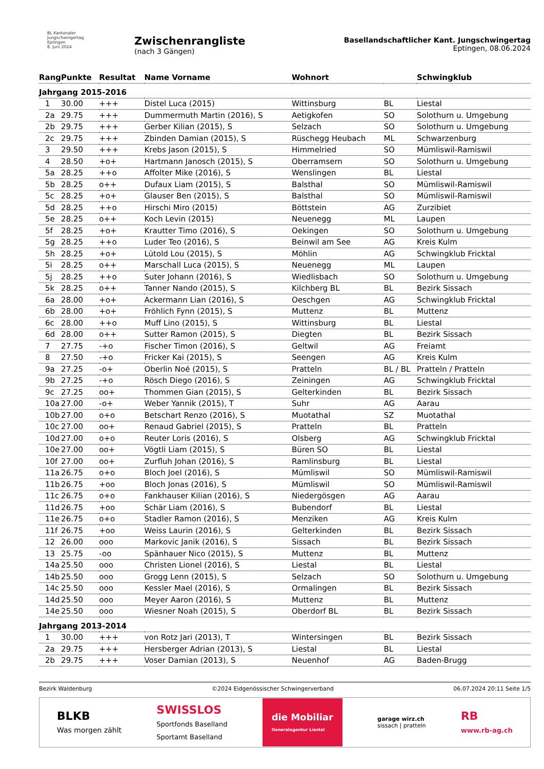BL Kantonaler
Jungschwingertag
Eptingen
8. Juni 2024
Zwischenrangliste
(nach 3 Gängen)
Basellandschaftlicher Kant. Jungschwingertag
Eptingen, 08.06.2024
| Rang | Punkte | Resultat | Name Vorname | Wohnort | | Schwingklub |
| --- | --- | --- | --- | --- | --- | --- |
| Jahrgang 2015-2016 | | | | | | |
| 1 | 30.00 | +++ | Distel Luca (2015) | Wittinsburg | BL | Liestal |
| 2a | 29.75 | +++ | Dummermuth Martin (2016), S | Aetigkofen | SO | Solothurn u. Umgebung |
| 2b | 29.75 | +++ | Gerber Kilian (2015), S | Selzach | SO | Solothurn u. Umgebung |
| 2c | 29.75 | +++ | Zbinden Damian (2015), S | Rüschegg Heubach | ML | Schwarzenburg |
| 3 | 29.50 | +++ | Krebs Jason (2015), S | Himmelried | SO | Mümliswil-Ramiswil |
| 4 | 28.50 | +o+ | Hartmann Janosch (2015), S | Oberramsern | SO | Solothurn u. Umgebung |
| 5a | 28.25 | ++o | Affolter Mike (2016), S | Wenslingen | BL | Liestal |
| 5b | 28.25 | o++ | Dufaux Liam (2015), S | Balsthal | SO | Mümliswil-Ramiswil |
| 5c | 28.25 | +o+ | Glauser Ben (2015), S | Balsthal | SO | Mümliswil-Ramiswil |
| 5d | 28.25 | ++o | Hirschi Miro (2015) | Böttstein | AG | Zurzibiet |
| 5e | 28.25 | o++ | Koch Levin (2015) | Neuenegg | ML | Laupen |
| 5f | 28.25 | +o+ | Krautter Timo (2016), S | Oekingen | SO | Solothurn u. Umgebung |
| 5g | 28.25 | ++o | Luder Teo (2016), S | Beinwil am See | AG | Kreis Kulm |
| 5h | 28.25 | +o+ | Lütold Lou (2015), S | Möhlin | AG | Schwingklub Fricktal |
| 5i | 28.25 | o++ | Marschall Luca (2015), S | Neuenegg | ML | Laupen |
| 5j | 28.25 | ++o | Suter Johann (2016), S | Wiedlisbach | SO | Solothurn u. Umgebung |
| 5k | 28.25 | o++ | Tanner Nando (2015), S | Kilchberg BL | BL | Bezirk Sissach |
| 6a | 28.00 | +o+ | Ackermann Lian (2016), S | Oeschgen | AG | Schwingklub Fricktal |
| 6b | 28.00 | +o+ | Fröhlich Fynn (2015), S | Muttenz | BL | Muttenz |
| 6c | 28.00 | ++o | Muff Lino (2015), S | Wittinsburg | BL | Liestal |
| 6d | 28.00 | o++ | Sutter Ramon (2015), S | Diegten | BL | Bezirk Sissach |
| 7 | 27.75 | -+o | Fischer Timon (2016), S | Geltwil | AG | Freiamt |
| 8 | 27.50 | -+o | Fricker Kai (2015), S | Seengen | AG | Kreis Kulm |
| 9a | 27.25 | -o+ | Oberlin Noé (2015), S | Pratteln | BL / BL | Pratteln / Pratteln |
| 9b | 27.25 | -+o | Rösch Diego (2016), S | Zeiningen | AG | Schwingklub Fricktal |
| 9c | 27.25 | oo+ | Thommen Gian (2015), S | Gelterkinden | BL | Bezirk Sissach |
| 10a | 27.00 | -o+ | Weber Yannik (2015), T | Suhr | AG | Aarau |
| 10b | 27.00 | o+o | Betschart Renzo (2016), S | Muotathal | SZ | Muotathal |
| 10c | 27.00 | oo+ | Renaud Gabriel (2015), S | Pratteln | BL | Pratteln |
| 10d | 27.00 | o+o | Reuter Loris (2016), S | Olsberg | AG | Schwingklub Fricktal |
| 10e | 27.00 | oo+ | Vögtli Liam (2015), S | Büren SO | BL | Liestal |
| 10f | 27.00 | oo+ | Zurfluh Johan (2016), S | Ramlinsburg | BL | Liestal |
| 11a | 26.75 | o+o | Bloch Joel (2016), S | Mümliswil | SO | Mümliswil-Ramiswil |
| 11b | 26.75 | +oo | Bloch Jonas (2016), S | Mümliswil | SO | Mümliswil-Ramiswil |
| 11c | 26.75 | o+o | Fankhauser Kilian (2016), S | Niedergösgen | AG | Aarau |
| 11d | 26.75 | +oo | Schär Liam (2016), S | Bubendorf | BL | Liestal |
| 11e | 26.75 | o+o | Stadler Ramon (2016), S | Menziken | AG | Kreis Kulm |
| 11f | 26.75 | +oo | Weiss Laurin (2016), S | Gelterkinden | BL | Bezirk Sissach |
| 12 | 26.00 | ooo | Markovic Janik (2016), S | Sissach | BL | Bezirk Sissach |
| 13 | 25.75 | -oo | Spänhauer Nico (2015), S | Muttenz | BL | Muttenz |
| 14a | 25.50 | ooo | Christen Lionel (2016), S | Liestal | BL | Liestal |
| 14b | 25.50 | ooo | Grogg Lenn (2015), S | Selzach | SO | Solothurn u. Umgebung |
| 14c | 25.50 | ooo | Kessler Mael (2016), S | Ormalingen | BL | Bezirk Sissach |
| 14d | 25.50 | ooo | Meyer Aaron (2016), S | Muttenz | BL | Muttenz |
| 14e | 25.50 | ooo | Wiesner Noah (2015), S | Oberdorf BL | BL | Bezirk Sissach |
| Jahrgang 2013-2014 | | | | | | |
| 1 | 30.00 | +++ | von Rotz Jari (2013), T | Wintersingen | BL | Bezirk Sissach |
| 2a | 29.75 | +++ | Hersberger Adrian (2013), S | Liestal | BL | Liestal |
| 2b | 29.75 | +++ | Voser Damian (2013), S | Neuenhof | AG | Baden-Brugg |
Bezirk Waldenburg ©2024 Eidgenössischer Schwingerverband 06.07.2024 20:11 Seite 1/5
BLKB
Was morgen zählt
SWISSLOS
Sportfonds Baselland
Sportamt Baselland
die Mobiliar
Generalagentur Liestal
garage wirz.ch
sissach | pratteln
RB
www.rb-ag.ch